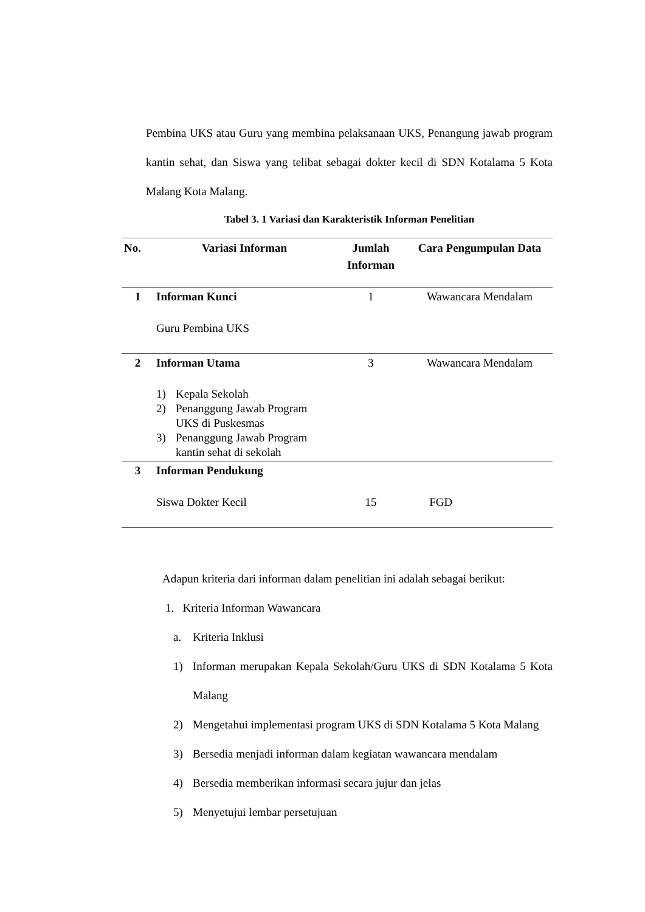Pembina UKS atau Guru yang membina pelaksanaan UKS, Penangung jawab program kantin sehat, dan Siswa yang telibat sebagai dokter kecil di SDN Kotalama 5 Kota Malang Kota Malang.
Tabel 3. 1 Variasi dan Karakteristik Informan Penelitian
| No. | Variasi Informan | Jumlah Informan | Cara Pengumpulan Data |
| --- | --- | --- | --- |
| 1 | Informan Kunci Guru Pembina UKS | 1 | Wawancara Mendalam |
| 2 | Informan Utama 1) Kepala Sekolah 2) Penanggung Jawab Program UKS di Puskesmas 3) Penanggung Jawab Program kantin sehat di sekolah | 3 | Wawancara Mendalam |
| 3 | Informan Pendukung Siswa Dokter Kecil | 15 | FGD |
Adapun kriteria dari informan dalam penelitian ini adalah sebagai berikut:
1. Kriteria Informan Wawancara
a. Kriteria Inklusi
1) Informan merupakan Kepala Sekolah/Guru UKS di SDN Kotalama 5 Kota Malang
2) Mengetahui implementasi program UKS di SDN Kotalama 5 Kota Malang
3) Bersedia menjadi informan dalam kegiatan wawancara mendalam
4) Bersedia memberikan informasi secara jujur dan jelas
5) Menyetujui lembar persetujuan